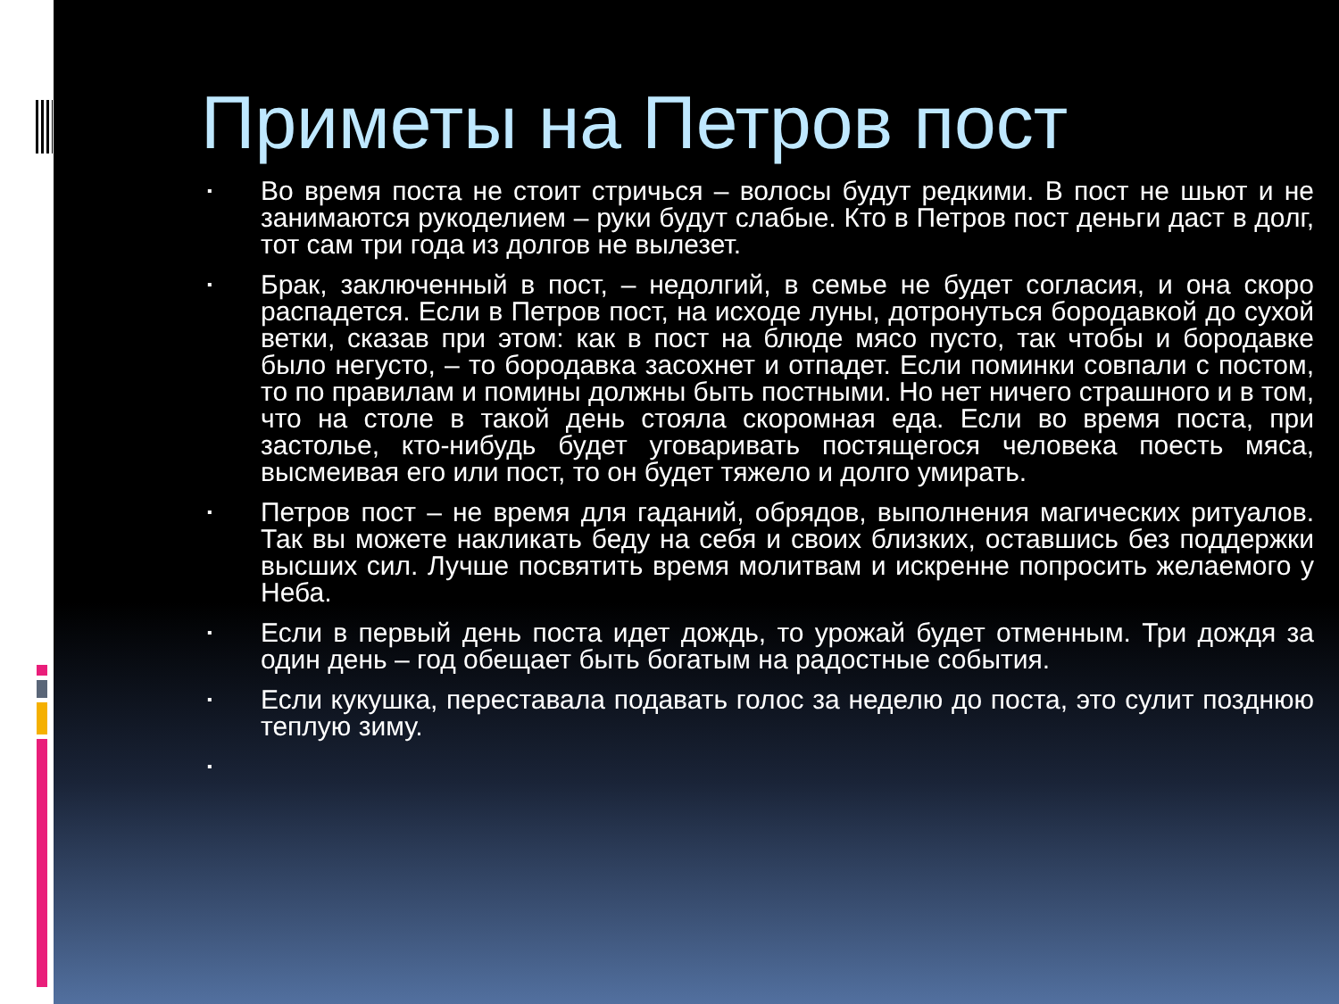Приметы на Петров пост
▪ Во время поста не стоит стричься – волосы будут редкими. В пост не шьют и не занимаются рукоделием – руки будут слабые. Кто в Петров пост деньги даст в долг, тот сам три года из долгов не вылезет.
▪ Брак, заключенный в пост, – недолгий, в семье не будет согласия, и она скоро распадется. Если в Петров пост, на исходе луны, дотронуться бородавкой до сухой ветки, сказав при этом: как в пост на блюде мясо пусто, так чтобы и бородавке было негусто, – то бородавка засохнет и отпадет. Если поминки совпали с постом, то по правилам и помины должны быть постными. Но нет ничего страшного и в том, что на столе в такой день стояла скоромная еда. Если во время поста, при застолье, кто-нибудь будет уговаривать постящегося человека поесть мяса, высмеивая его или пост, то он будет тяжело и долго умирать.
▪ Петров пост – не время для гаданий, обрядов, выполнения магических ритуалов. Так вы можете накликать беду на себя и своих близких, оставшись без поддержки высших сил. Лучше посвятить время молитвам и искренне попросить желаемого у Неба.
▪ Если в первый день поста идет дождь, то урожай будет отменным. Три дождя за один день – год обещает быть богатым на радостные события.
▪ Если кукушка, переставала подавать голос за неделю до поста, это сулит позднюю теплую зиму.
▪